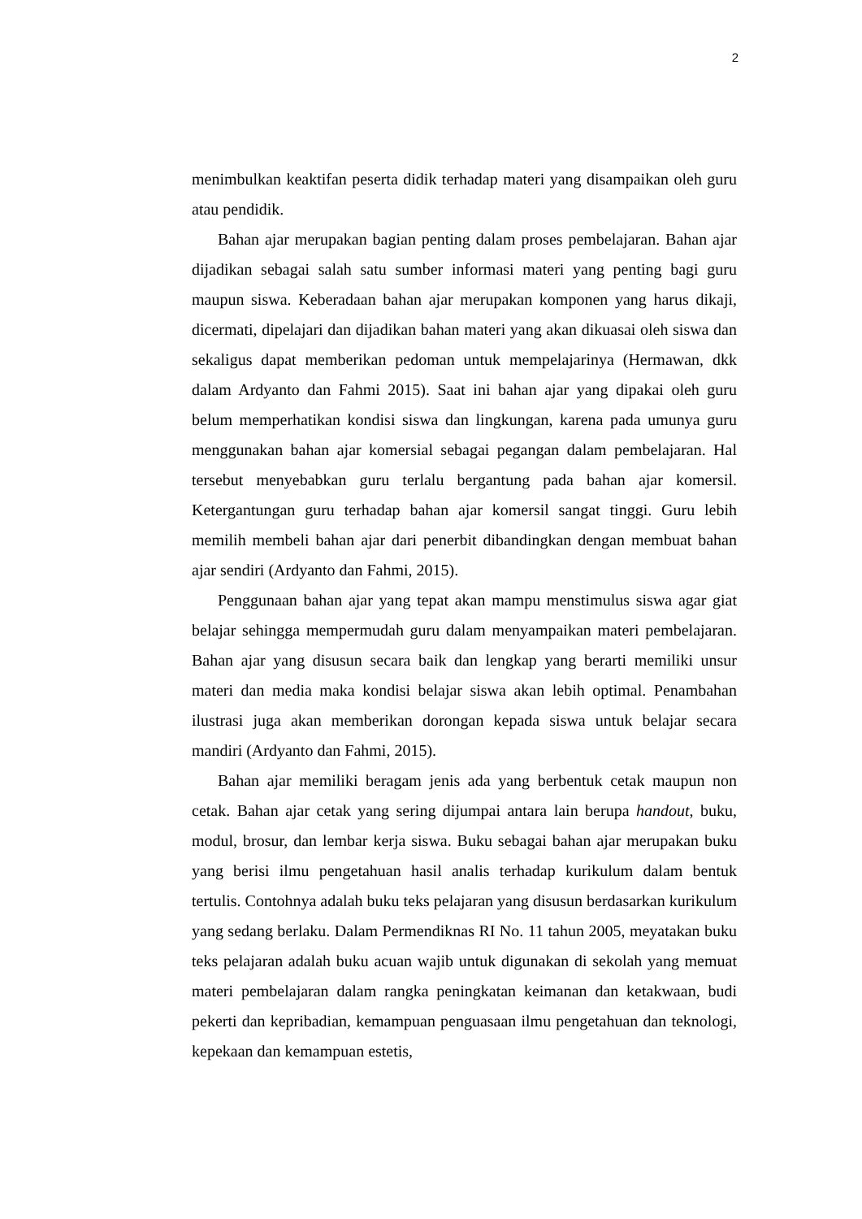2
menimbulkan keaktifan peserta didik terhadap materi yang disampaikan oleh guru atau pendidik.
Bahan ajar merupakan bagian penting dalam proses pembelajaran. Bahan ajar dijadikan sebagai salah satu sumber informasi materi yang penting bagi guru maupun siswa. Keberadaan bahan ajar merupakan komponen yang harus dikaji, dicermati, dipelajari dan dijadikan bahan materi yang akan dikuasai oleh siswa dan sekaligus dapat memberikan pedoman untuk mempelajarinya (Hermawan, dkk dalam Ardyanto dan Fahmi 2015). Saat ini bahan ajar yang dipakai oleh guru belum memperhatikan kondisi siswa dan lingkungan, karena pada umunya guru menggunakan bahan ajar komersial sebagai pegangan dalam pembelajaran. Hal tersebut menyebabkan guru terlalu bergantung pada bahan ajar komersil. Ketergantungan guru terhadap bahan ajar komersil sangat tinggi. Guru lebih memilih membeli bahan ajar dari penerbit dibandingkan dengan membuat bahan ajar sendiri (Ardyanto dan Fahmi, 2015).
Penggunaan bahan ajar yang tepat akan mampu menstimulus siswa agar giat belajar sehingga mempermudah guru dalam menyampaikan materi pembelajaran. Bahan ajar yang disusun secara baik dan lengkap yang berarti memiliki unsur materi dan media maka kondisi belajar siswa akan lebih optimal. Penambahan ilustrasi juga akan memberikan dorongan kepada siswa untuk belajar secara mandiri (Ardyanto dan Fahmi, 2015).
Bahan ajar memiliki beragam jenis ada yang berbentuk cetak maupun non cetak. Bahan ajar cetak yang sering dijumpai antara lain berupa handout, buku, modul, brosur, dan lembar kerja siswa. Buku sebagai bahan ajar merupakan buku yang berisi ilmu pengetahuan hasil analis terhadap kurikulum dalam bentuk tertulis. Contohnya adalah buku teks pelajaran yang disusun berdasarkan kurikulum yang sedang berlaku. Dalam Permendiknas RI No. 11 tahun 2005, meyatakan buku teks pelajaran adalah buku acuan wajib untuk digunakan di sekolah yang memuat materi pembelajaran dalam rangka peningkatan keimanan dan ketakwaan, budi pekerti dan kepribadian, kemampuan penguasaan ilmu pengetahuan dan teknologi, kepekaan dan kemampuan estetis,